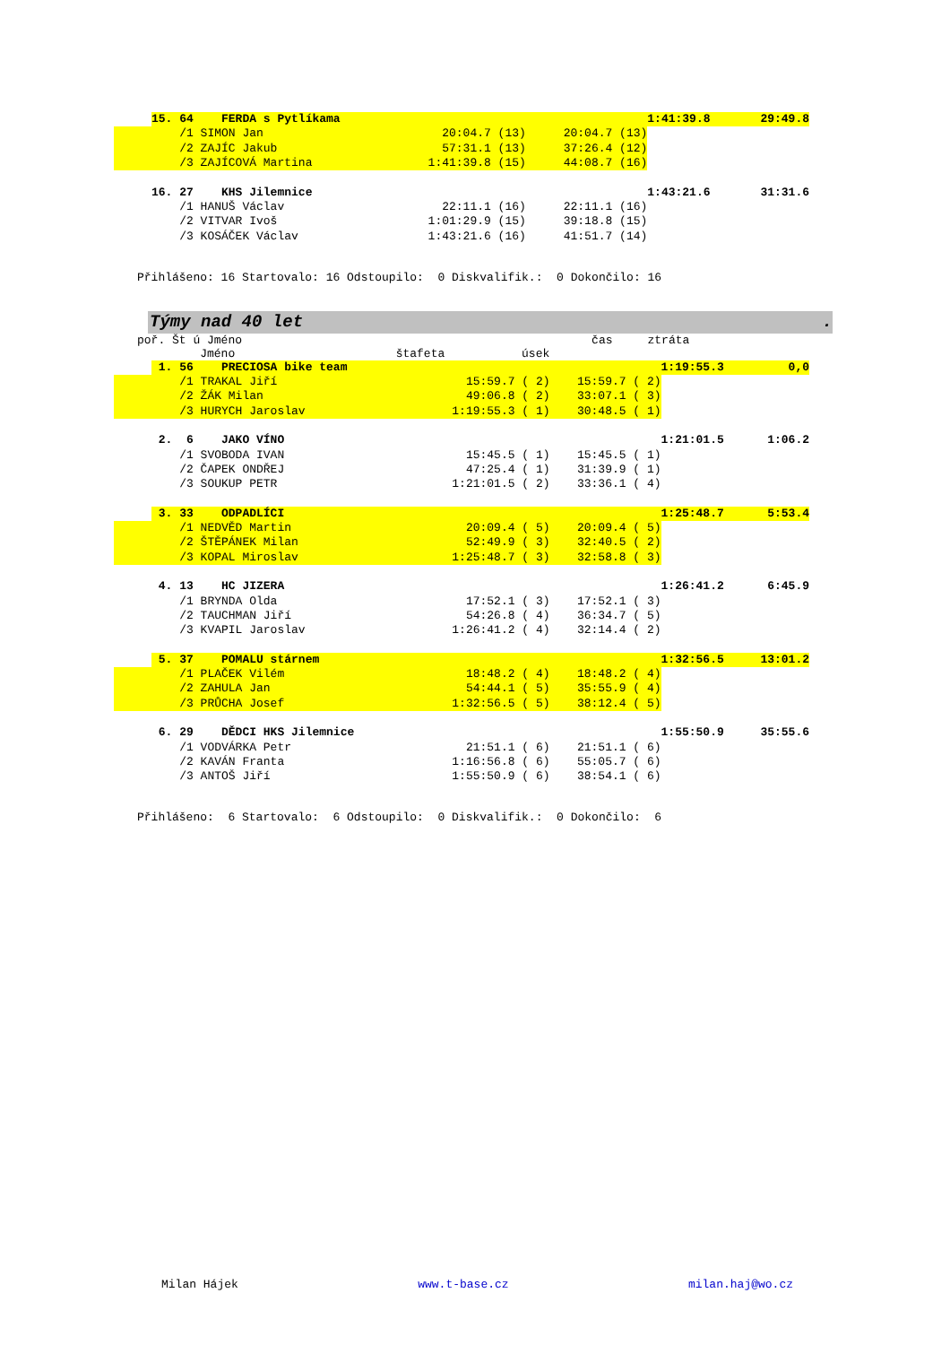| | 15. 64 FERDA s Pytlíkama | | | 1:41:39.8 | 29:49.8 |
| | /1 SIMON Jan | 20:04.7 (13) | 20:04.7 (13) | | |
| | /2 ZAJÍC Jakub | 57:31.1 (13) | 37:26.4 (12) | | |
| | /3 ZAJÍCOVÁ Martina | 1:41:39.8 (15) | 44:08.7 (16) | | |
| | 16. 27 KHS Jilemnice | | | 1:43:21.6 | 31:31.6 |
| | /1 HANUŠ Václav | 22:11.1 (16) | 22:11.1 (16) | | |
| | /2 VITVAR Ivoš | 1:01:29.9 (15) | 39:18.8 (15) | | |
| | /3 KOSÁČEK Václav | 1:43:21.6 (16) | 41:51.7 (14) | | |
Přihlášeno: 16 Startovalo: 16 Odstoupilo: 0 Diskvalifik.: 0 Dokončilo: 16
Týmy nad 40 let.
poř. Št ú Jméno čas ztráta
Jméno štafeta úsek
| | 1. 56 PRECIOSA bike team | | | 1:19:55.3 | 0,0 |
| | /1 TRAKAL Jiří | 15:59.7 ( 2) | 15:59.7 ( 2) | | |
| | /2 ŽÁK Milan | 49:06.8 ( 2) | 33:07.1 ( 3) | | |
| | /3 HURYCH Jaroslav | 1:19:55.3 ( 1) | 30:48.5 ( 1) | | |
| | 2. 6 JAKO VÍNO | | | 1:21:01.5 | 1:06.2 |
| | /1 SVOBODA IVAN | 15:45.5 ( 1) | 15:45.5 ( 1) | | |
| | /2 ČAPEK ONDŘEJ | 47:25.4 ( 1) | 31:39.9 ( 1) | | |
| | /3 SOUKUP PETR | 1:21:01.5 ( 2) | 33:36.1 ( 4) | | |
| | 3. 33 ODPADLÍCI | | | 1:25:48.7 | 5:53.4 |
| | /1 NEDVĚD Martin | 20:09.4 ( 5) | 20:09.4 ( 5) | | |
| | /2 ŠTĚPÁNEK Milan | 52:49.9 ( 3) | 32:40.5 ( 2) | | |
| | /3 KOPAL Miroslav | 1:25:48.7 ( 3) | 32:58.8 ( 3) | | |
| | 4. 13 HC JIZERA | | | 1:26:41.2 | 6:45.9 |
| | /1 BRYNDA Olda | 17:52.1 ( 3) | 17:52.1 ( 3) | | |
| | /2 TAUCHMAN Jiří | 54:26.8 ( 4) | 36:34.7 ( 5) | | |
| | /3 KVAPIL Jaroslav | 1:26:41.2 ( 4) | 32:14.4 ( 2) | | |
| | 5. 37 POMALU stárnem | | | 1:32:56.5 | 13:01.2 |
| | /1 PLAČEK Vilém | 18:48.2 ( 4) | 18:48.2 ( 4) | | |
| | /2 ZAHULA Jan | 54:44.1 ( 5) | 35:55.9 ( 4) | | |
| | /3 PRŮCHA Josef | 1:32:56.5 ( 5) | 38:12.4 ( 5) | | |
| | 6. 29 DĚDCI HKS Jilemnice | | | 1:55:50.9 | 35:55.6 |
| | /1 VODVÁRKA Petr | 21:51.1 ( 6) | 21:51.1 ( 6) | | |
| | /2 KAVÁN Franta | 1:16:56.8 ( 6) | 55:05.7 ( 6) | | |
| | /3 ANTOŠ Jiří | 1:55:50.9 ( 6) | 38:54.1 ( 6) | | |
Přihlášeno: 6 Startovalo: 6 Odstoupilo: 0 Diskvalifik.: 0 Dokončilo: 6
Milan Hájek www.t-base.cz milan.haj@wo.cz